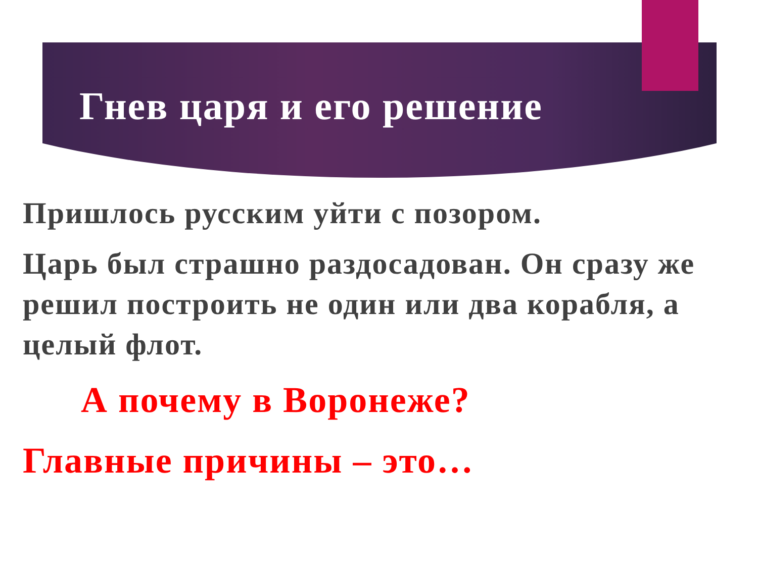Гнев царя и его решение
Пришлось русским уйти с позором.
Царь был страшно раздосадован. Он сразу же решил построить не один или два корабля, а целый флот.
А почему в Воронеже?
Главные причины – это…